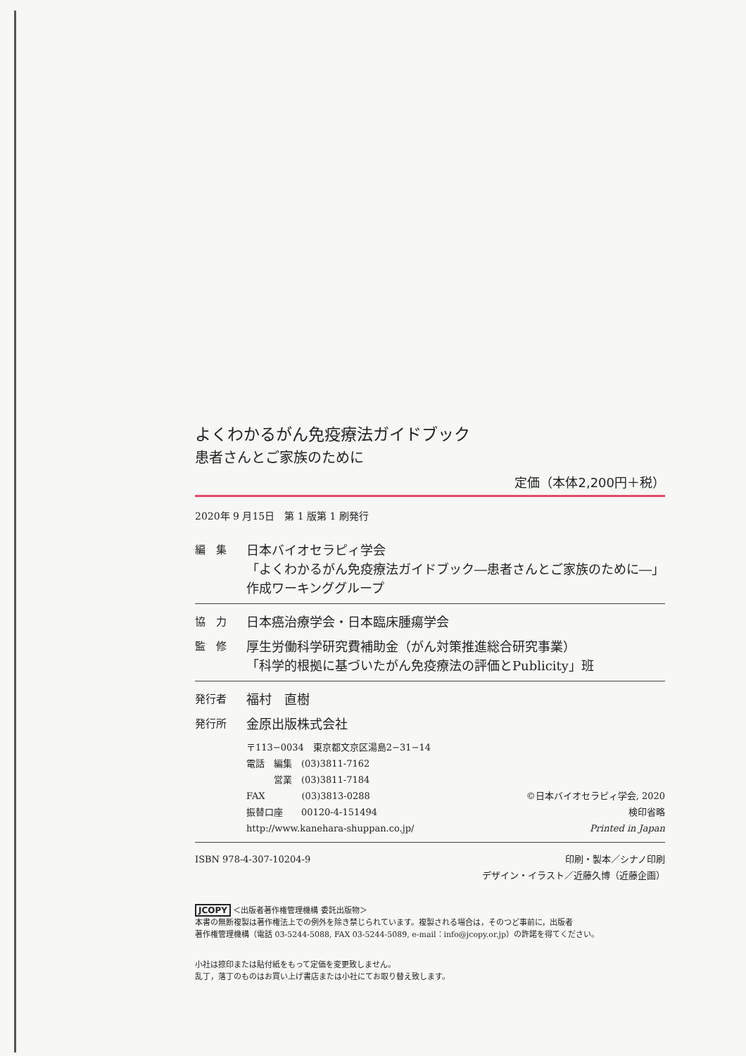よくわかるがん免疫療法ガイドブック
患者さんとご家族のために
定価（本体2,200円＋税）
2020年 9 月15日　第 1 版第 1 刷発行
編　集
日本バイオセラピィ学会
「よくわかるがん免疫療法ガイドブック―患者さんとご家族のために―」
作成ワーキンググループ
協　力
日本癌治療学会・日本臨床腫瘍学会
監　修
厚生労働科学研究費補助金（がん対策推進総合研究事業）
「科学的根拠に基づいたがん免疫療法の評価とPublicity」班
発行者
福村　直樹
発行所
金原出版株式会社
〒113−0034　東京都文京区湯島2−31−14
電話　編集　(03)3811-7162
　　　営業　(03)3811-7184
FAX　　　　(03)3813-0288
振替口座　　00120-4-151494
http://www.kanehara-shuppan.co.jp/
©日本バイオセラピィ学会, 2020
検印省略
Printed in Japan
ISBN 978-4-307-10204-9 印刷・製本／シナノ印刷
デザイン・イラスト／近藤久博（近藤企画）
JCOPY ＜出版者著作権管理機構 委託出版物＞
本書の無断複製は著作権法上での例外を除き禁じられています。複製される場合は，そのつど事前に，出版者
著作権管理機構（電話 03-5244-5088, FAX 03-5244-5089, e-mail：info@jcopy.or.jp）の許諾を得てください。
小社は捺印または貼付紙をもって定価を変更致しません。
乱丁，落丁のものはお買い上げ書店または小社にてお取り替え致します。